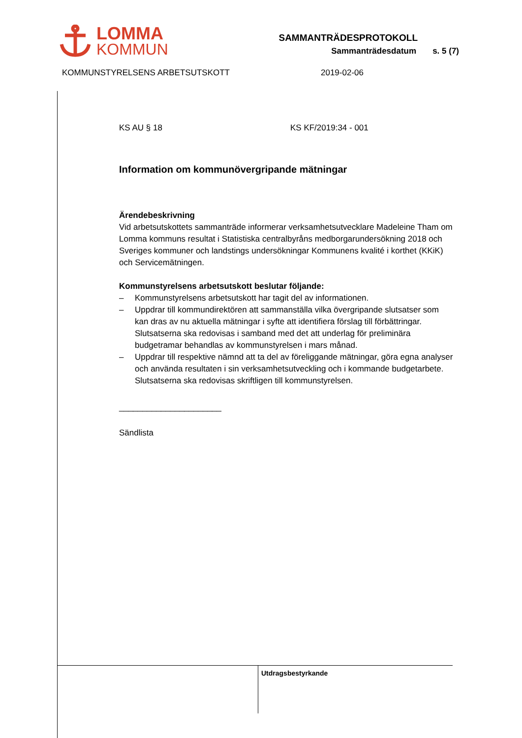LOMMA
KOMMUN
SAMMANTRÄDESPROTOKOLL
Sammanträdesdatum s. 5 (7)
KOMMUNSTYRELSENS ARBETSUTSKOTT 2019-02-06
KS AU § 18 KS KF/2019:34 - 001
Information om kommunövergripande mätningar
Ärendebeskrivning
Vid arbetsutskottets sammanträde informerar verksamhetsutvecklare Madeleine Tham om Lomma kommuns resultat i Statistiska centralbyråns medborgarundersökning 2018 och Sveriges kommuner och landstings undersökningar Kommunens kvalité i korthet (KKiK) och Servicemätningen.
Kommunstyrelsens arbetsutskott beslutar följande:
– Kommunstyrelsens arbetsutskott har tagit del av informationen.
– Uppdrar till kommundirektören att sammanställa vilka övergripande slutsatser som kan dras av nu aktuella mätningar i syfte att identifiera förslag till förbättringar. Slutsatserna ska redovisas i samband med det att underlag för preliminära budgetramar behandlas av kommunstyrelsen i mars månad.
– Uppdrar till respektive nämnd att ta del av föreliggande mätningar, göra egna analyser och använda resultaten i sin verksamhetsutveckling och i kommande budgetarbete. Slutsatserna ska redovisas skriftligen till kommunstyrelsen.
______________________
Sändlista
Utdragsbestyrkande